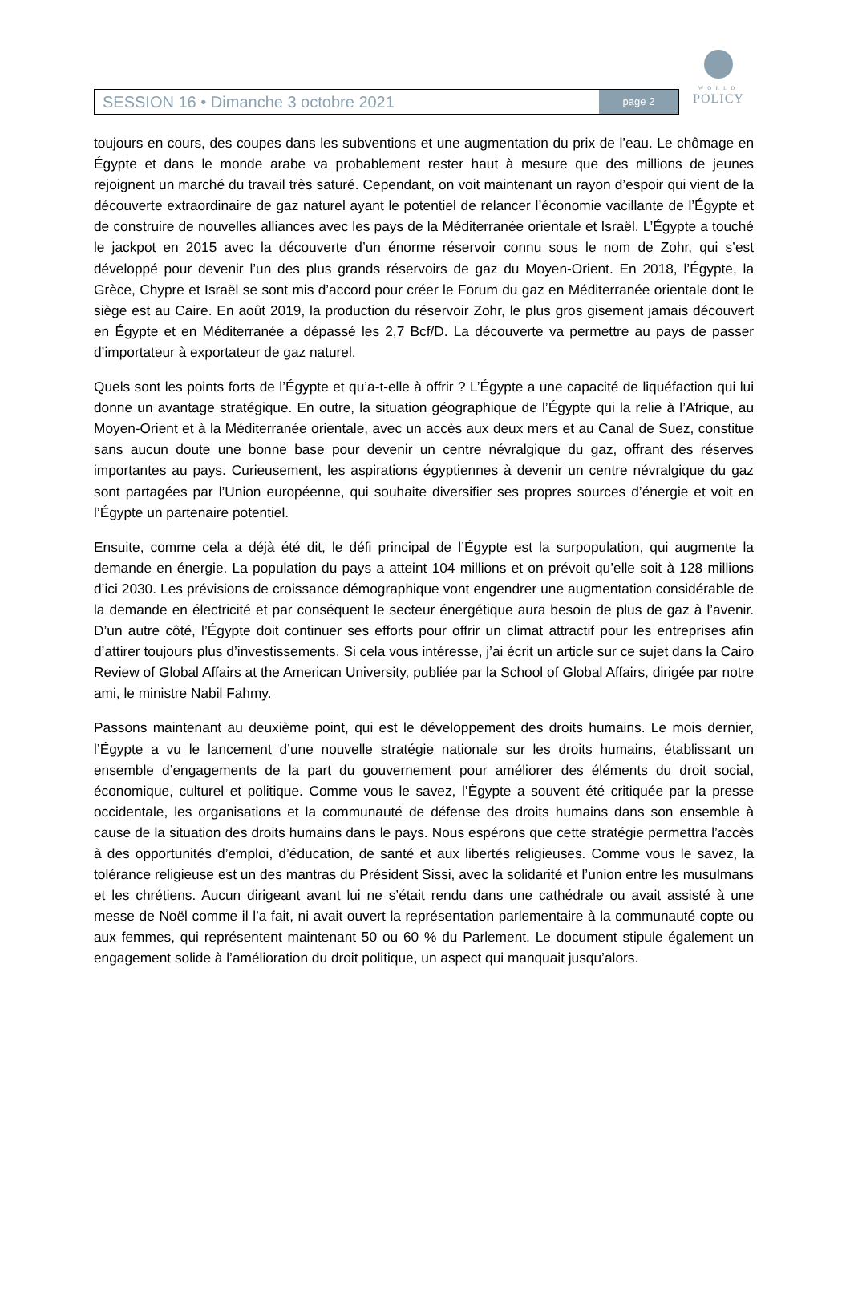WORLD
POLICY
SESSION 16 • Dimanche 3 octobre 2021
page 2
toujours en cours, des coupes dans les subventions et une augmentation du prix de l’eau. Le chômage en Égypte et dans le monde arabe va probablement rester haut à mesure que des millions de jeunes rejoignent un marché du travail très saturé. Cependant, on voit maintenant un rayon d’espoir qui vient de la découverte extraordinaire de gaz naturel ayant le potentiel de relancer l’économie vacillante de l’Égypte et de construire de nouvelles alliances avec les pays de la Méditerranée orientale et Israël. L’Égypte a touché le jackpot en 2015 avec la découverte d’un énorme réservoir connu sous le nom de Zohr, qui s’est développé pour devenir l’un des plus grands réservoirs de gaz du Moyen-Orient. En 2018, l’Égypte, la Grèce, Chypre et Israël se sont mis d’accord pour créer le Forum du gaz en Méditerranée orientale dont le siège est au Caire. En août 2019, la production du réservoir Zohr, le plus gros gisement jamais découvert en Égypte et en Méditerranée a dépassé les 2,7 Bcf/D. La découverte va permettre au pays de passer d’importateur à exportateur de gaz naturel.
Quels sont les points forts de l’Égypte et qu’a-t-elle à offrir ? L’Égypte a une capacité de liquéfaction qui lui donne un avantage stratégique. En outre, la situation géographique de l’Égypte qui la relie à l’Afrique, au Moyen-Orient et à la Méditerranée orientale, avec un accès aux deux mers et au Canal de Suez, constitue sans aucun doute une bonne base pour devenir un centre névralgique du gaz, offrant des réserves importantes au pays. Curieusement, les aspirations égyptiennes à devenir un centre névralgique du gaz sont partagées par l’Union européenne, qui souhaite diversifier ses propres sources d’énergie et voit en l’Égypte un partenaire potentiel.
Ensuite, comme cela a déjà été dit, le défi principal de l’Égypte est la surpopulation, qui augmente la demande en énergie. La population du pays a atteint 104 millions et on prévoit qu’elle soit à 128 millions d’ici 2030. Les prévisions de croissance démographique vont engendrer une augmentation considérable de la demande en électricité et par conséquent le secteur énergétique aura besoin de plus de gaz à l’avenir. D’un autre côté, l’Égypte doit continuer ses efforts pour offrir un climat attractif pour les entreprises afin d’attirer toujours plus d’investissements. Si cela vous intéresse, j’ai écrit un article sur ce sujet dans la Cairo Review of Global Affairs at the American University, publiée par la School of Global Affairs, dirigée par notre ami, le ministre Nabil Fahmy.
Passons maintenant au deuxième point, qui est le développement des droits humains. Le mois dernier, l’Égypte a vu le lancement d’une nouvelle stratégie nationale sur les droits humains, établissant un ensemble d’engagements de la part du gouvernement pour améliorer des éléments du droit social, économique, culturel et politique. Comme vous le savez, l’Égypte a souvent été critiquée par la presse occidentale, les organisations et la communauté de défense des droits humains dans son ensemble à cause de la situation des droits humains dans le pays. Nous espérons que cette stratégie permettra l’accès à des opportunités d’emploi, d’éducation, de santé et aux libertés religieuses. Comme vous le savez, la tolérance religieuse est un des mantras du Président Sissi, avec la solidarité et l’union entre les musulmans et les chrétiens. Aucun dirigeant avant lui ne s’était rendu dans une cathédrale ou avait assisté à une messe de Noël comme il l’a fait, ni avait ouvert la représentation parlementaire à la communauté copte ou aux femmes, qui représentent maintenant 50 ou 60 % du Parlement. Le document stipule également un engagement solide à l’amélioration du droit politique, un aspect qui manquait jusqu’alors.